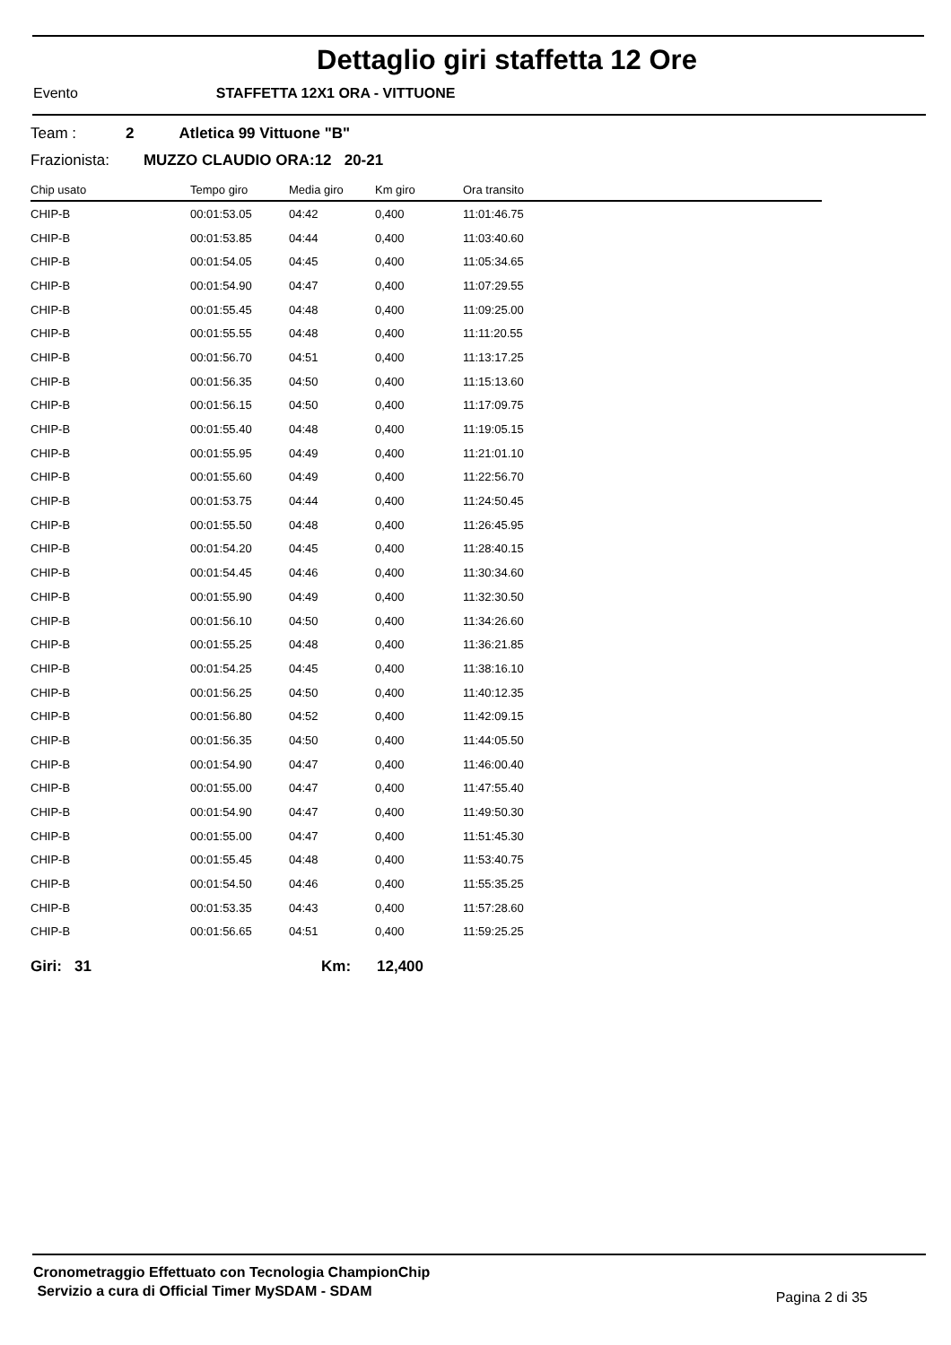Dettaglio giri staffetta 12 Ore
Evento STAFFETTA 12X1 ORA - VITTUONE
Team : 2 Atletica 99 Vittuone "B"
Frazionista: MUZZO CLAUDIO ORA:12 20-21
| Chip usato | Tempo giro | Media giro | Km giro | Ora transito |
| --- | --- | --- | --- | --- |
| CHIP-B | 00:01:53.05 | 04:42 | 0,400 | 11:01:46.75 |
| CHIP-B | 00:01:53.85 | 04:44 | 0,400 | 11:03:40.60 |
| CHIP-B | 00:01:54.05 | 04:45 | 0,400 | 11:05:34.65 |
| CHIP-B | 00:01:54.90 | 04:47 | 0,400 | 11:07:29.55 |
| CHIP-B | 00:01:55.45 | 04:48 | 0,400 | 11:09:25.00 |
| CHIP-B | 00:01:55.55 | 04:48 | 0,400 | 11:11:20.55 |
| CHIP-B | 00:01:56.70 | 04:51 | 0,400 | 11:13:17.25 |
| CHIP-B | 00:01:56.35 | 04:50 | 0,400 | 11:15:13.60 |
| CHIP-B | 00:01:56.15 | 04:50 | 0,400 | 11:17:09.75 |
| CHIP-B | 00:01:55.40 | 04:48 | 0,400 | 11:19:05.15 |
| CHIP-B | 00:01:55.95 | 04:49 | 0,400 | 11:21:01.10 |
| CHIP-B | 00:01:55.60 | 04:49 | 0,400 | 11:22:56.70 |
| CHIP-B | 00:01:53.75 | 04:44 | 0,400 | 11:24:50.45 |
| CHIP-B | 00:01:55.50 | 04:48 | 0,400 | 11:26:45.95 |
| CHIP-B | 00:01:54.20 | 04:45 | 0,400 | 11:28:40.15 |
| CHIP-B | 00:01:54.45 | 04:46 | 0,400 | 11:30:34.60 |
| CHIP-B | 00:01:55.90 | 04:49 | 0,400 | 11:32:30.50 |
| CHIP-B | 00:01:56.10 | 04:50 | 0,400 | 11:34:26.60 |
| CHIP-B | 00:01:55.25 | 04:48 | 0,400 | 11:36:21.85 |
| CHIP-B | 00:01:54.25 | 04:45 | 0,400 | 11:38:16.10 |
| CHIP-B | 00:01:56.25 | 04:50 | 0,400 | 11:40:12.35 |
| CHIP-B | 00:01:56.80 | 04:52 | 0,400 | 11:42:09.15 |
| CHIP-B | 00:01:56.35 | 04:50 | 0,400 | 11:44:05.50 |
| CHIP-B | 00:01:54.90 | 04:47 | 0,400 | 11:46:00.40 |
| CHIP-B | 00:01:55.00 | 04:47 | 0,400 | 11:47:55.40 |
| CHIP-B | 00:01:54.90 | 04:47 | 0,400 | 11:49:50.30 |
| CHIP-B | 00:01:55.00 | 04:47 | 0,400 | 11:51:45.30 |
| CHIP-B | 00:01:55.45 | 04:48 | 0,400 | 11:53:40.75 |
| CHIP-B | 00:01:54.50 | 04:46 | 0,400 | 11:55:35.25 |
| CHIP-B | 00:01:53.35 | 04:43 | 0,400 | 11:57:28.60 |
| CHIP-B | 00:01:56.65 | 04:51 | 0,400 | 11:59:25.25 |
Giri: 31 Km: 12,400
Cronometraggio Effettuato con Tecnologia ChampionChip
Servizio a cura di Official Timer MySDAM - SDAM
Pagina 2 di 35